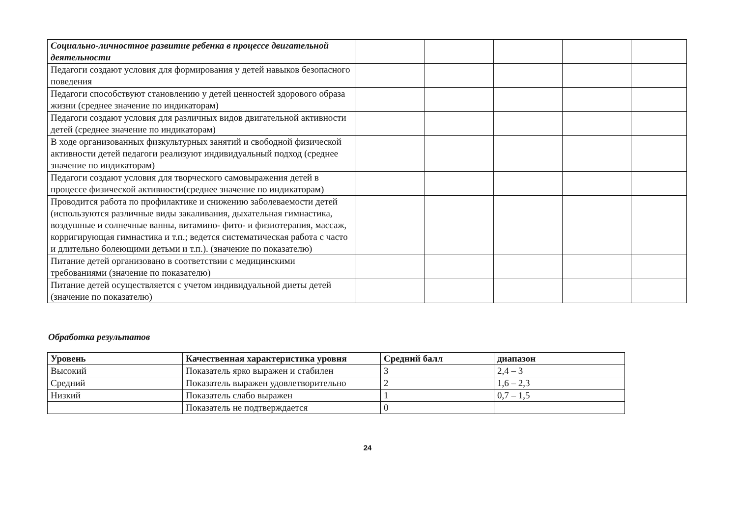| Социально-личностное развитие ребенка в процессе двигательной деятельности | | | | | |
| Педагоги создают условия для формирования у детей навыков безопасного поведения | | | | | |
| Педагоги способствуют становлению у детей ценностей здорового образа жизни (среднее значение по индикаторам) | | | | | |
| Педагоги создают условия для различных видов двигательной активности детей (среднее значение по индикаторам) | | | | | |
| В ходе организованных физкультурных занятий и свободной физической активности детей педагоги реализуют индивидуальный подход (среднее значение по индикаторам) | | | | | |
| Педагоги создают условия для творческого самовыражения детей в процессе физической активности(среднее значение по индикаторам) | | | | | |
| Проводится работа по профилактике и снижению заболеваемости детей (используются различные виды закаливания, дыхательная гимнастика, воздушные и солнечные ванны, витамино- фито- и физиотерапия, массаж, корригирующая гимнастика и т.п.; ведется систематическая работа с часто и длительно болеющими детьми и т.п.). (значение по показателю) | | | | | |
| Питание детей организовано в соответствии с медицинскими требованиями (значение по показателю) | | | | | |
| Питание детей осуществляется с учетом индивидуальной диеты детей (значение по показателю) | | | | | |
Обработка результатов
| Уровень | Качественная характеристика уровня | Средний балл | диапазон |
| --- | --- | --- | --- |
| Высокий | Показатель ярко выражен и стабилен | 3 | 2,4 – 3 |
| Средний | Показатель выражен удовлетворительно | 2 | 1,6 – 2,3 |
| Низкий | Показатель слабо выражен | 1 | 0,7 – 1,5 |
| | Показатель не подтверждается | 0 | |
24